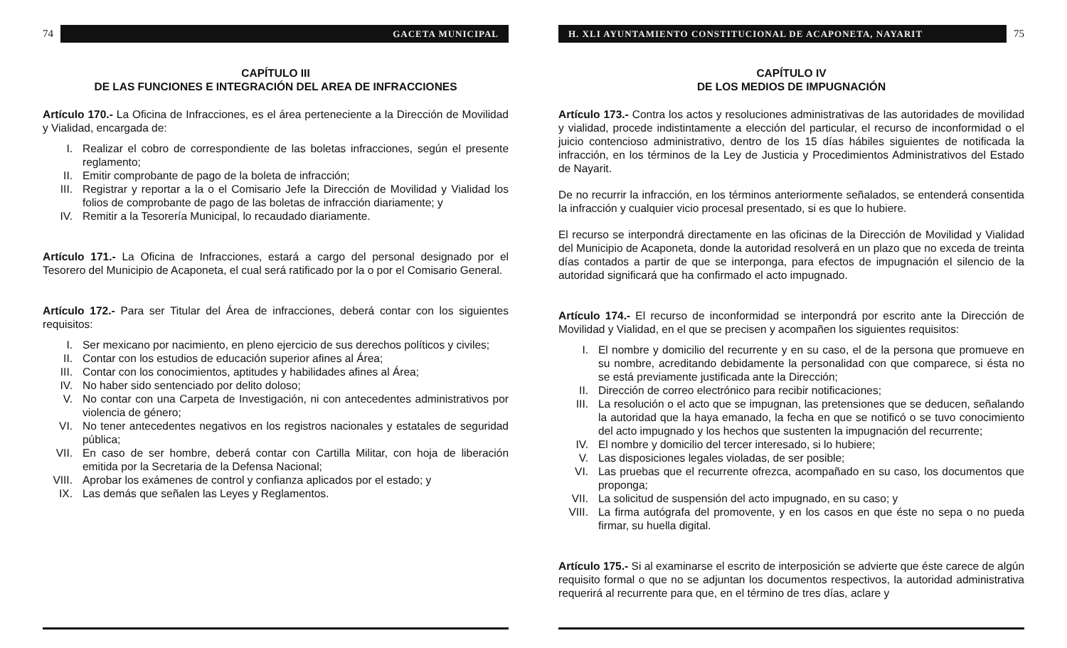74
GACETA MUNICIPAL
CAPÍTULO III
DE LAS FUNCIONES E INTEGRACIÓN DEL AREA DE INFRACCIONES
Artículo 170.- La Oficina de Infracciones, es el área perteneciente a la Dirección de Movilidad y Vialidad, encargada de:
I. Realizar el cobro de correspondiente de las boletas infracciones, según el presente reglamento;
II. Emitir comprobante de pago de la boleta de infracción;
III. Registrar y reportar a la o el Comisario Jefe la Dirección de Movilidad y Vialidad los folios de comprobante de pago de las boletas de infracción diariamente; y
IV. Remitir a la Tesorería Municipal, lo recaudado diariamente.
Artículo 171.- La Oficina de Infracciones, estará a cargo del personal designado por el Tesorero del Municipio de Acaponeta, el cual será ratificado por la o por el Comisario General.
Artículo 172.- Para ser Titular del Área de infracciones, deberá contar con los siguientes requisitos:
I. Ser mexicano por nacimiento, en pleno ejercicio de sus derechos políticos y civiles;
II. Contar con los estudios de educación superior afines al Área;
III. Contar con los conocimientos, aptitudes y habilidades afines al Área;
IV. No haber sido sentenciado por delito doloso;
V. No contar con una Carpeta de Investigación, ni con antecedentes administrativos por violencia de género;
VI. No tener antecedentes negativos en los registros nacionales y estatales de seguridad pública;
VII. En caso de ser hombre, deberá contar con Cartilla Militar, con hoja de liberación emitida por la Secretaria de la Defensa Nacional;
VIII. Aprobar los exámenes de control y confianza aplicados por el estado; y
IX. Las demás que señalen las Leyes y Reglamentos.
H. XLI AYUNTAMIENTO CONSTITUCIONAL DE ACAPONETA, NAYARIT
75
CAPÍTULO IV
DE LOS MEDIOS DE IMPUGNACIÓN
Artículo 173.- Contra los actos y resoluciones administrativas de las autoridades de movilidad y vialidad, procede indistintamente a elección del particular, el recurso de inconformidad o el juicio contencioso administrativo, dentro de los 15 días hábiles siguientes de notificada la infracción, en los términos de la Ley de Justicia y Procedimientos Administrativos del Estado de Nayarit.
De no recurrir la infracción, en los términos anteriormente señalados, se entenderá consentida la infracción y cualquier vicio procesal presentado, si es que lo hubiere.
El recurso se interpondrá directamente en las oficinas de la Dirección de Movilidad y Vialidad del Municipio de Acaponeta, donde la autoridad resolverá en un plazo que no exceda de treinta días contados a partir de que se interponga, para efectos de impugnación el silencio de la autoridad significará que ha confirmado el acto impugnado.
Artículo 174.- El recurso de inconformidad se interpondrá por escrito ante la Dirección de Movilidad y Vialidad, en el que se precisen y acompañen los siguientes requisitos:
I. El nombre y domicilio del recurrente y en su caso, el de la persona que promueve en su nombre, acreditando debidamente la personalidad con que comparece, si ésta no se está previamente justificada ante la Dirección;
II. Dirección de correo electrónico para recibir notificaciones;
III. La resolución o el acto que se impugnan, las pretensiones que se deducen, señalando la autoridad que la haya emanado, la fecha en que se notificó o se tuvo conocimiento del acto impugnado y los hechos que sustenten la impugnación del recurrente;
IV. El nombre y domicilio del tercer interesado, si lo hubiere;
V. Las disposiciones legales violadas, de ser posible;
VI. Las pruebas que el recurrente ofrezca, acompañado en su caso, los documentos que proponga;
VII. La solicitud de suspensión del acto impugnado, en su caso; y
VIII. La firma autógrafa del promovente, y en los casos en que éste no sepa o no pueda firmar, su huella digital.
Artículo 175.- Si al examinarse el escrito de interposición se advierte que éste carece de algún requisito formal o que no se adjuntan los documentos respectivos, la autoridad administrativa requerirá al recurrente para que, en el término de tres días, aclare y